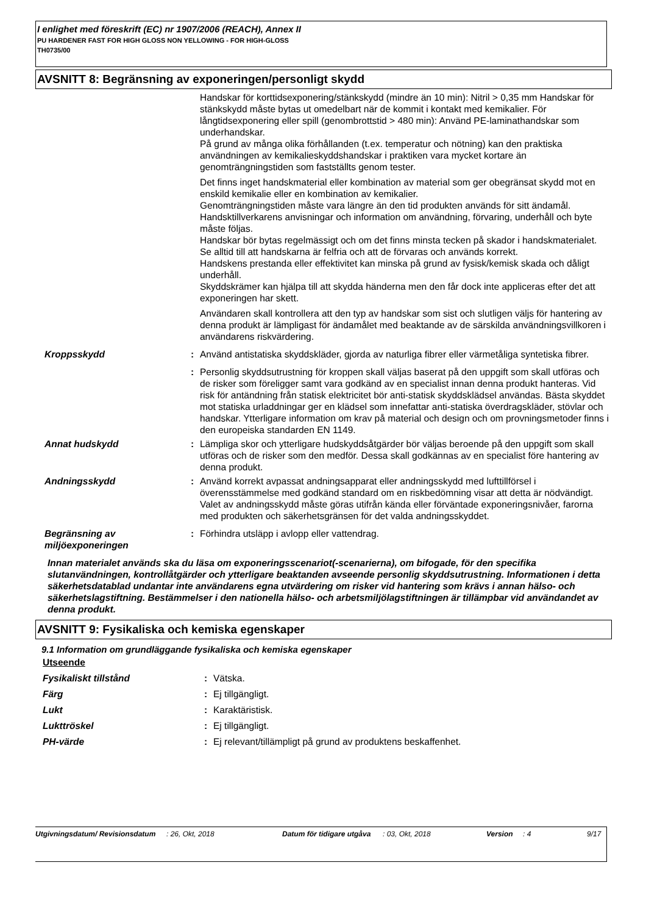I enlighet med föreskrift (EC) nr 1907/2006 (REACH), Annex II
PU HARDENER FAST FOR HIGH GLOSS NON YELLOWING - FOR HIGH-GLOSS
TH0735/00
AVSNITT 8: Begränsning av exponeringen/personligt skydd
Handskar för korttidsexponering/stänkskydd (mindre än 10 min): Nitril > 0,35 mm Handskar för stänkskydd måste bytas ut omedelbart när de kommit i kontakt med kemikalier. För långtidsexponering eller spill (genombrottstid > 480 min): Använd PE-laminathandskar som underhandskar.
På grund av många olika förhållanden (t.ex. temperatur och nötning) kan den praktiska användningen av kemikalieskyddshandskar i praktiken vara mycket kortare än genomträngningstiden som fastställts genom tester.
Det finns inget handskmaterial eller kombination av material som ger obegränsat skydd mot en enskild kemikalie eller en kombination av kemikalier.
Genomträngningstiden måste vara längre än den tid produkten används för sitt ändamål.
Handsktillverkarens anvisningar och information om användning, förvaring, underhåll och byte måste följas.
Handskar bör bytas regelmässigt och om det finns minsta tecken på skador i handskmaterialet.
Se alltid till att handskarna är felfria och att de förvaras och används korrekt.
Handskens prestanda eller effektivitet kan minska på grund av fysisk/kemisk skada och dåligt underhåll.
Skyddskrämer kan hjälpa till att skydda händerna men den får dock inte appliceras efter det att exponeringen har skett.
Användaren skall kontrollera att den typ av handskar som sist och slutligen väljs för hantering av denna produkt är lämpligast för ändamålet med beaktande av de särskilda användningsvillkoren i användarens riskvärdering.
Kroppsskydd : Använd antistatiska skyddskläder, gjorda av naturliga fibrer eller värmetåliga syntetiska fibrer.
: Personlig skyddsutrustning för kroppen skall väljas baserat på den uppgift som skall utföras och de risker som föreligger samt vara godkänd av en specialist innan denna produkt hanteras. Vid risk för antändning från statisk elektricitet bör anti-statisk skyddsklädsel användas. Bästa skyddet mot statiska urladdningar ger en klädsel som innefattar anti-statiska överdragskläder, stövlar och handskar. Ytterligare information om krav på material och design och om provningsmetoder finns i den europeiska standarden EN 1149.
Annat hudskydd : Lämpliga skor och ytterligare hudskyddsåtgärder bör väljas beroende på den uppgift som skall utföras och de risker som den medför. Dessa skall godkännas av en specialist före hantering av denna produkt.
Andningsskydd : Använd korrekt avpassat andningsapparat eller andningsskydd med lufttillförsel i överensstämmelse med godkänd standard om en riskbedömning visar att detta är nödvändigt. Valet av andningsskydd måste göras utifrån kända eller förväntade exponeringsnivåer, farorna med produkten och säkerhetsgränsen för det valda andningsskyddet.
Begränsning av miljöexponeringen
: Förhindra utsläpp i avlopp eller vattendrag.
Innan materialet används ska du läsa om exponeringsscenariot(-scenarierna), om bifogade, för den specifika slutanvändningen, kontrollåtgärder och ytterligare beaktanden avseende personlig skyddsutrustning. Informationen i detta säkerhetsdatablad undantar inte användarens egna utvärdering om risker vid hantering som krävs i annan hälso- och säkerhetslagstiftning. Bestämmelser i den nationella hälso- och arbetsmiljölagstiftningen är tillämpbar vid användandet av denna produkt.
AVSNITT 9: Fysikaliska och kemiska egenskaper
9.1 Information om grundläggande fysikaliska och kemiska egenskaper
Utseende
Fysikaliskt tillstånd : Vätska.
Färg : Ej tillgängligt.
Lukt : Karaktäristisk.
Lukttröskel : Ej tillgängligt.
PH-värde : Ej relevant/tillämpligt på grund av produktens beskaffenhet.
Utgivningsdatum/ Revisionsdatum
: 26, Okt, 2018 Datum för tidigare utgåva
: 03, Okt, 2018 Version : 4 9/17